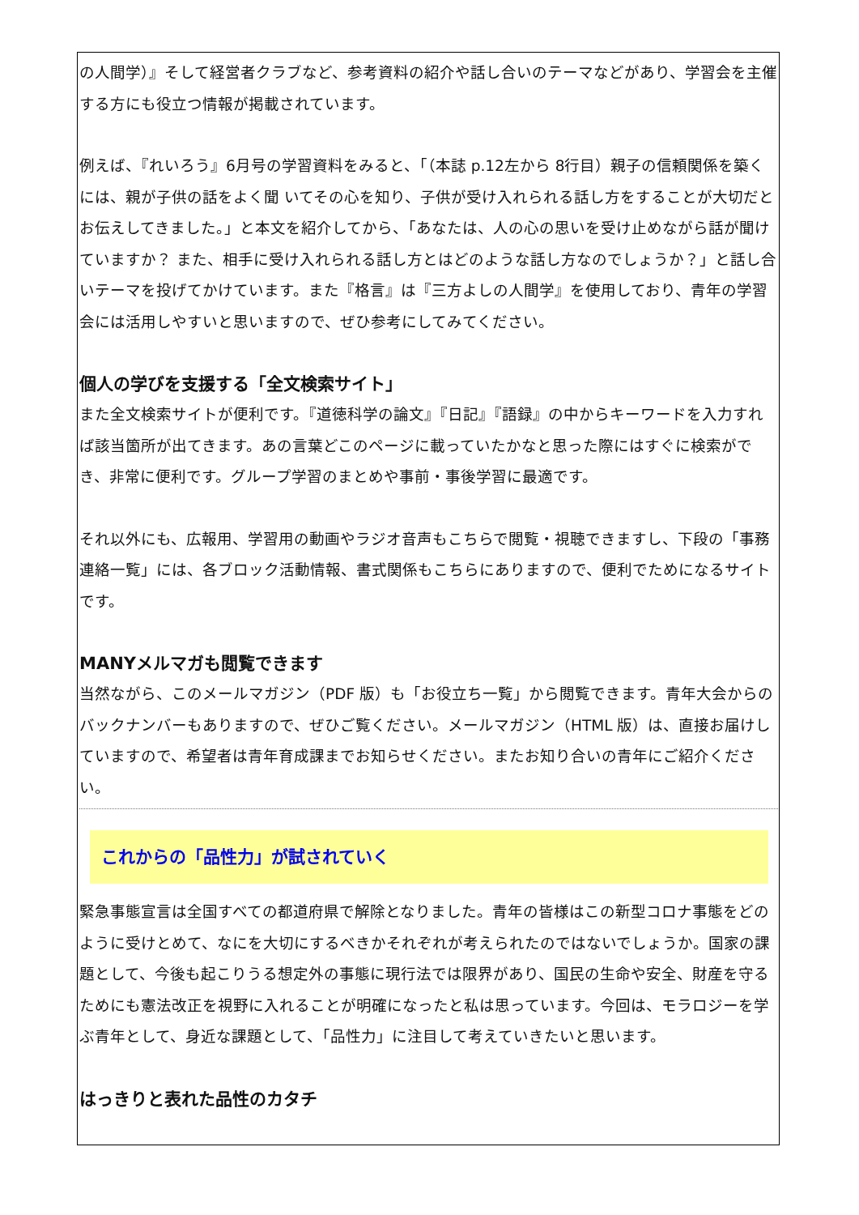の人間学）』そして経営者クラブなど、参考資料の紹介や話し合いのテーマなどがあり、学習会を主催する方にも役立つ情報が掲載されています。
例えば、『れいろう』6月号の学習資料をみると、「（本誌 p.12左から 8行目）親子の信頼関係を築くには、親が子供の話をよく聞 いてその心を知り、子供が受け入れられる話し方をすることが大切だとお伝えしてきました。」と本文を紹介してから、「あなたは、人の心の思いを受け止めながら話が聞けていますか？ また、相手に受け入れられる話し方とはどのような話し方なのでしょうか？」と話し合いテーマを投げてかけています。また『格言』は『三方よしの人間学』を使用しており、青年の学習会には活用しやすいと思いますので、ぜひ参考にしてみてください。
個人の学びを支援する「全文検索サイト」
また全文検索サイトが便利です。『道徳科学の論文』『日記』『語録』の中からキーワードを入力すれば該当箇所が出てきます。あの言葉どこのページに載っていたかなと思った際にはすぐに検索ができ、非常に便利です。グループ学習のまとめや事前・事後学習に最適です。
それ以外にも、広報用、学習用の動画やラジオ音声もこちらで閲覧・視聴できますし、下段の「事務連絡一覧」には、各ブロック活動情報、書式関係もこちらにありますので、便利でためになるサイトです。
MANYメルマガも閲覧できます
当然ながら、このメールマガジン（PDF 版）も「お役立ち一覧」から閲覧できます。青年大会からのバックナンバーもありますので、ぜひご覧ください。メールマガジン（HTML 版）は、直接お届けしていますので、希望者は青年育成課までお知らせください。またお知り合いの青年にご紹介ください。
これからの「品性力」が試されていく
緊急事態宣言は全国すべての都道府県で解除となりました。青年の皆様はこの新型コロナ事態をどのように受けとめて、なにを大切にするべきかそれぞれが考えられたのではないでしょうか。国家の課題として、今後も起こりうる想定外の事態に現行法では限界があり、国民の生命や安全、財産を守るためにも憲法改正を視野に入れることが明確になったと私は思っています。今回は、モラロジーを学ぶ青年として、身近な課題として、「品性力」に注目して考えていきたいと思います。
はっきりと表れた品性のカタチ